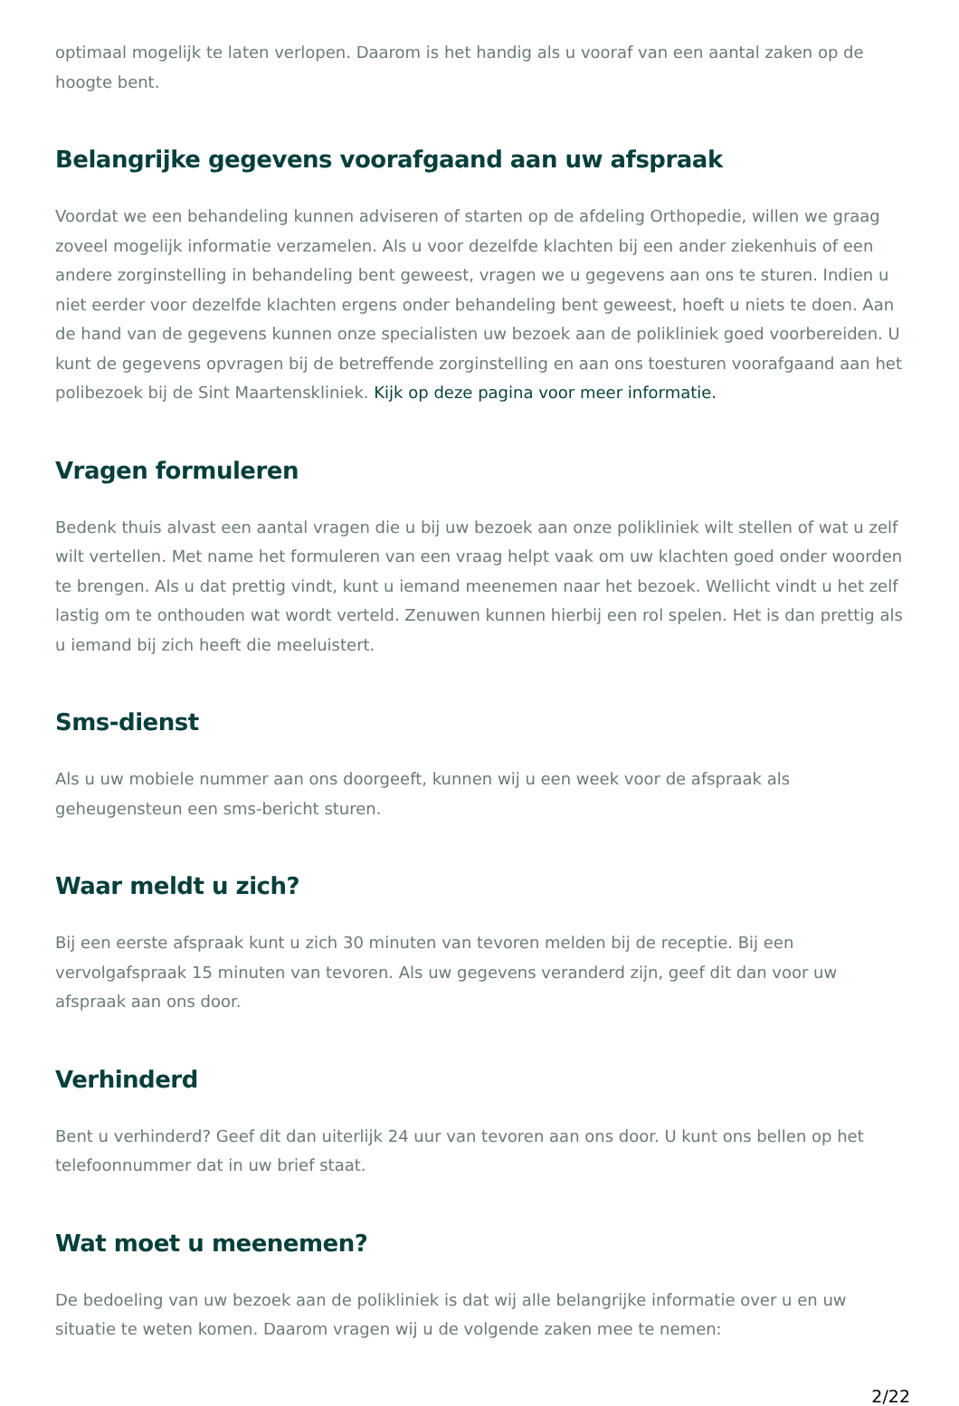optimaal mogelijk te laten verlopen. Daarom is het handig als u vooraf van een aantal zaken op de hoogte bent.
Belangrijke gegevens voorafgaand aan uw afspraak
Voordat we een behandeling kunnen adviseren of starten op de afdeling Orthopedie, willen we graag zoveel mogelijk informatie verzamelen. Als u voor dezelfde klachten bij een ander ziekenhuis of een andere zorginstelling in behandeling bent geweest, vragen we u gegevens aan ons te sturen. Indien u niet eerder voor dezelfde klachten ergens onder behandeling bent geweest, hoeft u niets te doen. Aan de hand van de gegevens kunnen onze specialisten uw bezoek aan de polikliniek goed voorbereiden. U kunt de gegevens opvragen bij de betreffende zorginstelling en aan ons toesturen voorafgaand aan het polibezoek bij de Sint Maartenskliniek. Kijk op deze pagina voor meer informatie.
Vragen formuleren
Bedenk thuis alvast een aantal vragen die u bij uw bezoek aan onze polikliniek wilt stellen of wat u zelf wilt vertellen. Met name het formuleren van een vraag helpt vaak om uw klachten goed onder woorden te brengen. Als u dat prettig vindt, kunt u iemand meenemen naar het bezoek. Wellicht vindt u het zelf lastig om te onthouden wat wordt verteld. Zenuwen kunnen hierbij een rol spelen. Het is dan prettig als u iemand bij zich heeft die meeluistert.
Sms-dienst
Als u uw mobiele nummer aan ons doorgeeft, kunnen wij u een week voor de afspraak als geheugensteun een sms-bericht sturen.
Waar meldt u zich?
Bij een eerste afspraak kunt u zich 30 minuten van tevoren melden bij de receptie. Bij een vervolgafspraak 15 minuten van tevoren. Als uw gegevens veranderd zijn, geef dit dan voor uw afspraak aan ons door.
Verhinderd
Bent u verhinderd? Geef dit dan uiterlijk 24 uur van tevoren aan ons door. U kunt ons bellen op het telefoonnummer dat in uw brief staat.
Wat moet u meenemen?
De bedoeling van uw bezoek aan de polikliniek is dat wij alle belangrijke informatie over u en uw situatie te weten komen. Daarom vragen wij u de volgende zaken mee te nemen:
2/22